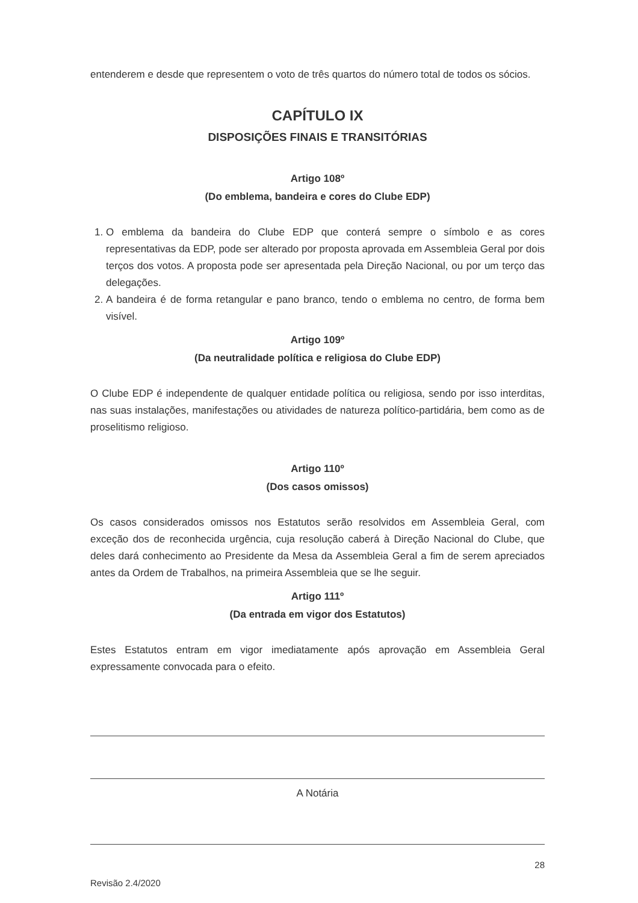entenderem e desde que representem o voto de três quartos do número total de todos os sócios.
CAPÍTULO IX
DISPOSIÇÕES FINAIS E TRANSITÓRIAS
Artigo 108º
(Do emblema, bandeira e cores do Clube EDP)
1. O emblema da bandeira do Clube EDP que conterá sempre o símbolo e as cores representativas da EDP, pode ser alterado por proposta aprovada em Assembleia Geral por dois terços dos votos. A proposta pode ser apresentada pela Direção Nacional, ou por um terço das delegações.
2. A bandeira é de forma retangular e pano branco, tendo o emblema no centro, de forma bem visível.
Artigo 109º
(Da neutralidade política e religiosa do Clube EDP)
O Clube EDP é independente de qualquer entidade política ou religiosa, sendo por isso interditas, nas suas instalações, manifestações ou atividades de natureza político-partidária, bem como as de proselitismo religioso.
Artigo 110º
(Dos casos omissos)
Os casos considerados omissos nos Estatutos serão resolvidos em Assembleia Geral, com exceção dos de reconhecida urgência, cuja resolução caberá à Direção Nacional do Clube, que deles dará conhecimento ao Presidente da Mesa da Assembleia Geral a fim de serem apreciados antes da Ordem de Trabalhos, na primeira Assembleia que se lhe seguir.
Artigo 111º
(Da entrada em vigor dos Estatutos)
Estes Estatutos entram em vigor imediatamente após aprovação em Assembleia Geral expressamente convocada para o efeito.
A Notária
Revisão 2.4/2020 28